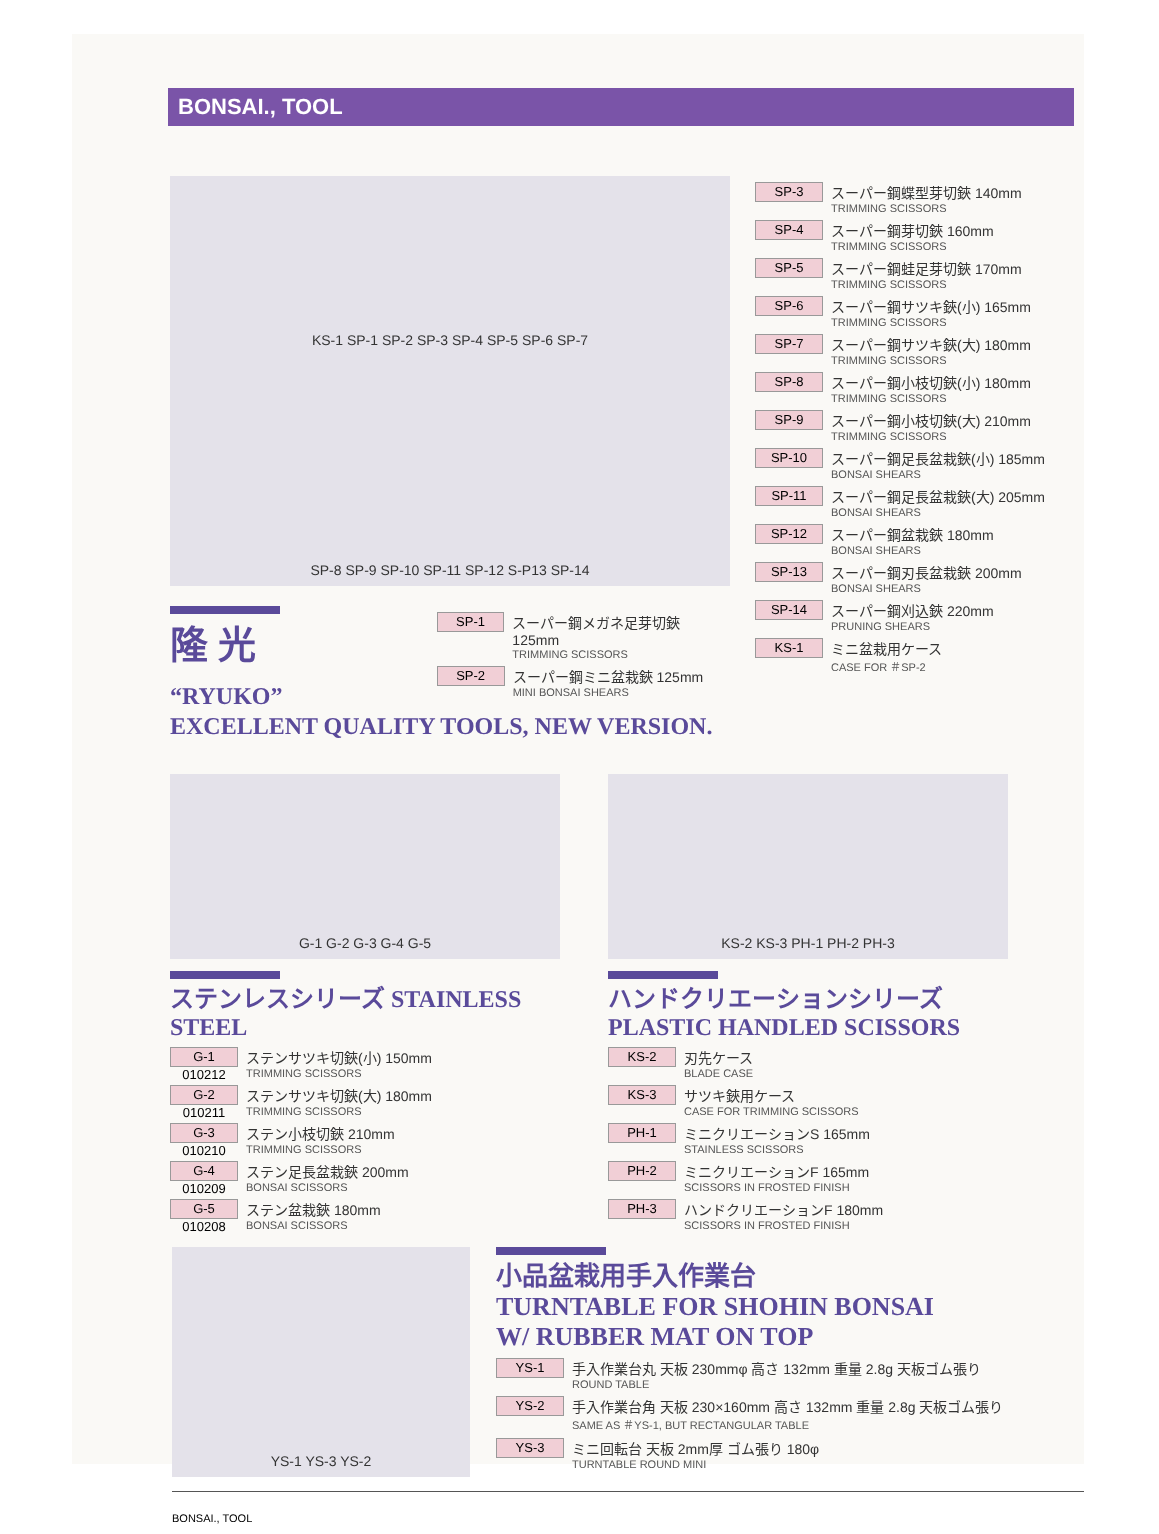BONSAI., TOOL
KS-1 SP-1 SP-2 SP-3 SP-4 SP-5 SP-6 SP-7
SP-8 SP-9 SP-10 SP-11 SP-12 S-P13 SP-14
隆 光 “RYUKO”
SP-1
スーパー鋼メガネ足芽切鋏 125mm
TRIMMING SCISSORS
SP-2
スーパー鋼ミニ盆栽鋏 125mm
MINI BONSAI SHEARS
EXCELLENT QUALITY TOOLS, NEW VERSION.
SP-3
スーパー鋼蝶型芽切鋏 140mm
TRIMMING SCISSORS
SP-4
スーパー鋼芽切鋏 160mm
TRIMMING SCISSORS
SP-5
スーパー鋼蛙足芽切鋏 170mm
TRIMMING SCISSORS
SP-6
スーパー鋼サツキ鋏(小) 165mm
TRIMMING SCISSORS
SP-7
スーパー鋼サツキ鋏(大) 180mm
TRIMMING SCISSORS
SP-8
スーパー鋼小枝切鋏(小) 180mm
TRIMMING SCISSORS
SP-9
スーパー鋼小枝切鋏(大) 210mm
TRIMMING SCISSORS
SP-10
スーパー鋼足長盆栽鋏(小) 185mm
BONSAI SHEARS
SP-11
スーパー鋼足長盆栽鋏(大) 205mm
BONSAI SHEARS
SP-12
スーパー鋼盆栽鋏 180mm
BONSAI SHEARS
SP-13
スーパー鋼刃長盆栽鋏 200mm
BONSAI SHEARS
SP-14
スーパー鋼刈込鋏 220mm
PRUNING SHEARS
KS-1
ミニ盆栽用ケース
CASE FOR ＃SP-2
G-1 G-2 G-3 G-4 G-5
ステンレスシリーズ STAINLESS STEEL
G-1 010212
ステンサツキ切鋏(小) 150mm
TRIMMING SCISSORS
G-2 010211
ステンサツキ切鋏(大) 180mm
TRIMMING SCISSORS
G-3 010210
ステン小枝切鋏 210mm
TRIMMING SCISSORS
G-4 010209
ステン足長盆栽鋏 200mm
BONSAI SCISSORS
G-5 010208
ステン盆栽鋏 180mm
BONSAI SCISSORS
KS-2 KS-3 PH-1 PH-2 PH-3
ハンドクリエーションシリーズ PLASTIC HANDLED SCISSORS
KS-2
刃先ケース
BLADE CASE
KS-3
サツキ鋏用ケース
CASE FOR TRIMMING SCISSORS
PH-1
ミニクリエーションS 165mm
STAINLESS SCISSORS
PH-2
ミニクリエーションF 165mm
SCISSORS IN FROSTED FINISH
PH-3
ハンドクリエーションF 180mm
SCISSORS IN FROSTED FINISH
YS-1 YS-3 YS-2
小品盆栽用手入作業台
TURNTABLE FOR SHOHIN BONSAI
W/ RUBBER MAT ON TOP
YS-1
手入作業台丸 天板 230mmφ 高さ 132mm 重量 2.8g 天板ゴム張り
ROUND TABLE
YS-2
手入作業台角 天板 230×160mm 高さ 132mm 重量 2.8g 天板ゴム張り
SAME AS ＃YS-1, BUT RECTANGULAR TABLE
YS-3
ミニ回転台 天板 2mm厚 ゴム張り 180φ
TURNTABLE ROUND MINI
BONSAI., TOOL